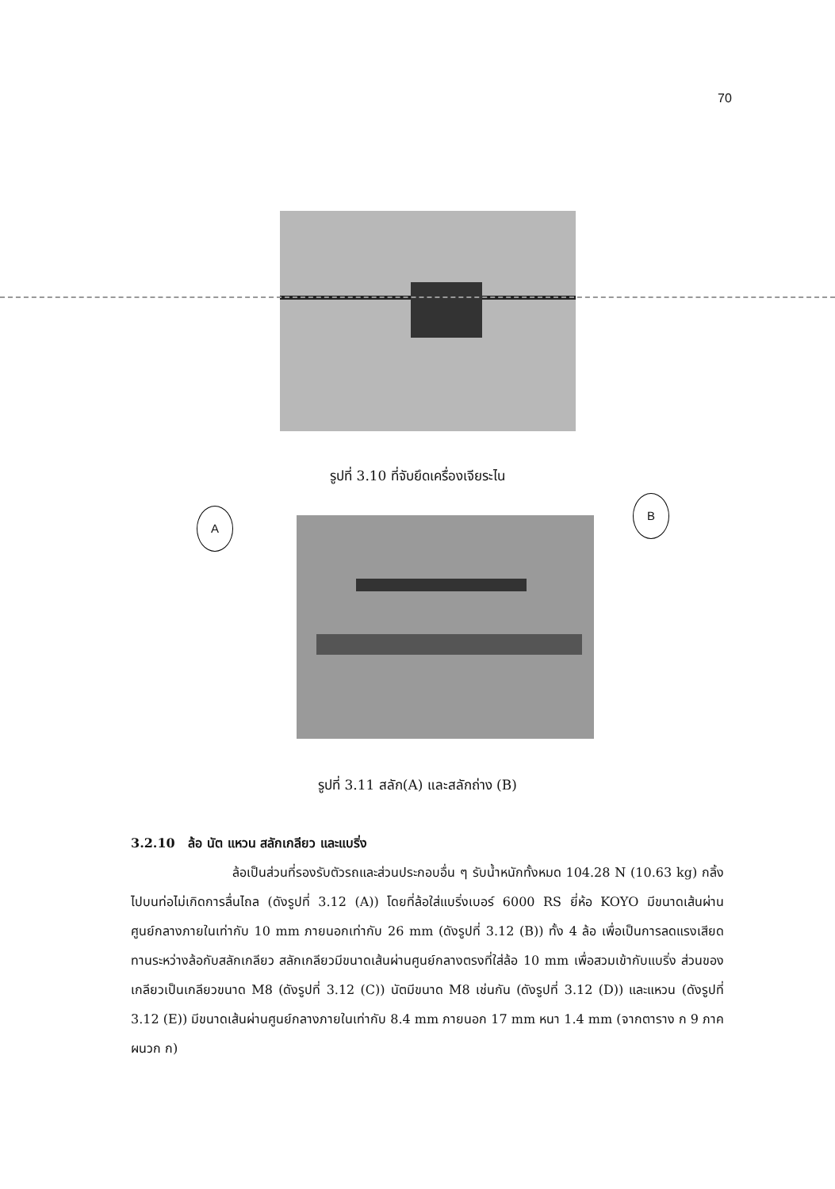70
รูปที่ 3.10 ที่จับยึดเครื่องเจียระไน
A
B
รูปที่ 3.11 สลัก(A) และสลักถ่าง (B)
3.2.10 ล้อ นัต แหวน สลักเกลียว และแบริ่ง
ล้อเป็นส่วนที่รองรับตัวรถและส่วนประกอบอื่น ๆ รับน้ำหนักทั้งหมด 104.28 N (10.63 kg) กลิ้งไปบนท่อไม่เกิดการลื่นไถล (ดังรูปที่ 3.12 (A)) โดยที่ล้อใส่แบริ่งเบอร์ 6000 RS ยี่ห้อ KOYO มีขนาดเส้นผ่านศูนย์กลางภายในเท่ากับ 10 mm ภายนอกเท่ากับ 26 mm (ดังรูปที่ 3.12 (B)) ทั้ง 4 ล้อ เพื่อเป็นการลดแรงเสียดทานระหว่างล้อกับสลักเกลียว สลักเกลียวมีขนาดเส้นผ่านศูนย์กลางตรงที่ใส่ล้อ 10 mm เพื่อสวมเข้ากับแบริ่ง ส่วนของเกลียวเป็นเกลียวขนาด M8 (ดังรูปที่ 3.12 (C)) นัตมีขนาด M8 เช่นกัน (ดังรูปที่ 3.12 (D)) และแหวน (ดังรูปที่ 3.12 (E)) มีขนาดเส้นผ่านศูนย์กลางภายในเท่ากับ 8.4 mm ภายนอก 17 mm หนา 1.4 mm (จากตาราง ก 9 ภาคผนวก ก)